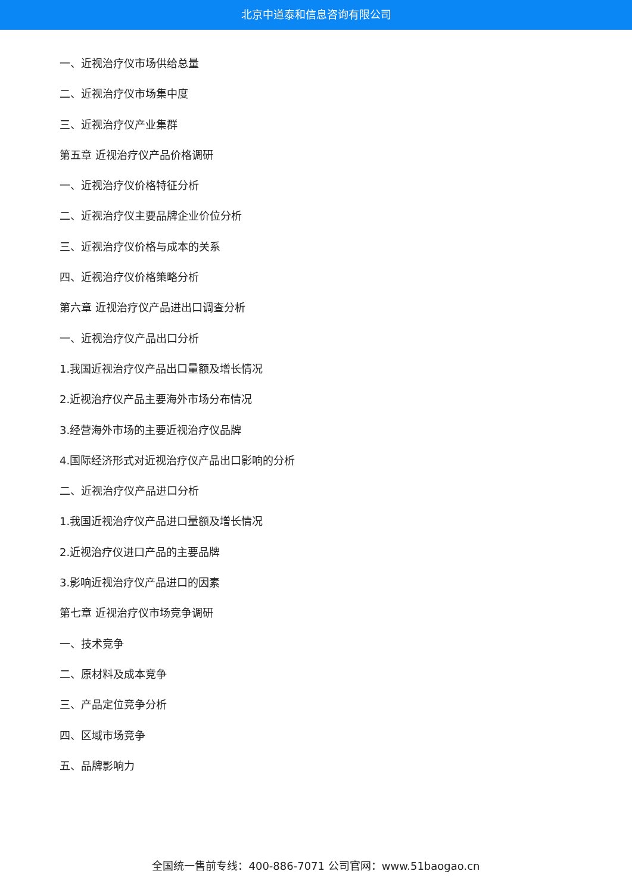北京中道泰和信息咨询有限公司
一、近视治疗仪市场供给总量
二、近视治疗仪市场集中度
三、近视治疗仪产业集群
第五章 近视治疗仪产品价格调研
一、近视治疗仪价格特征分析
二、近视治疗仪主要品牌企业价位分析
三、近视治疗仪价格与成本的关系
四、近视治疗仪价格策略分析
第六章 近视治疗仪产品进出口调查分析
一、近视治疗仪产品出口分析
1.我国近视治疗仪产品出口量额及增长情况
2.近视治疗仪产品主要海外市场分布情况
3.经营海外市场的主要近视治疗仪品牌
4.国际经济形式对近视治疗仪产品出口影响的分析
二、近视治疗仪产品进口分析
1.我国近视治疗仪产品进口量额及增长情况
2.近视治疗仪进口产品的主要品牌
3.影响近视治疗仪产品进口的因素
第七章 近视治疗仪市场竞争调研
一、技术竞争
二、原材料及成本竞争
三、产品定位竞争分析
四、区域市场竞争
五、品牌影响力
全国统一售前专线：400-886-7071 公司官网：www.51baogao.cn